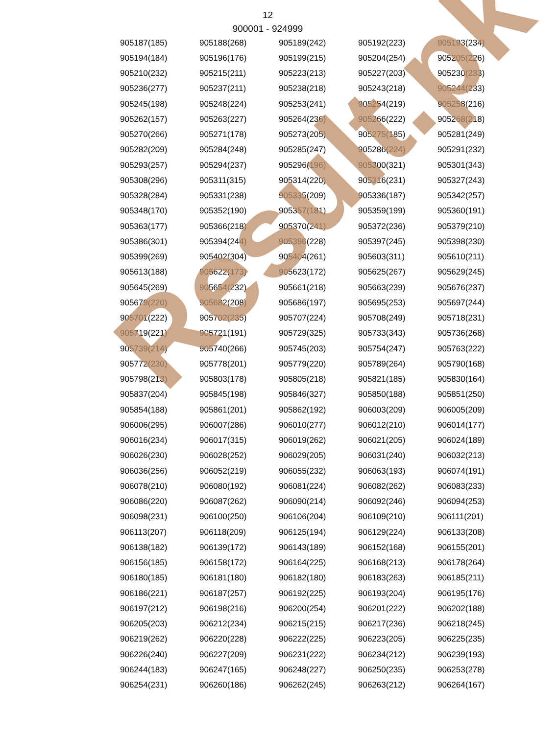12
900001 - 924999
| 905187(185) | 905188(268) | 905189(242) | 905192(223) | 905193(234) |
| 905194(184) | 905196(176) | 905199(215) | 905204(254) | 905205(226) |
| 905210(232) | 905215(211) | 905223(213) | 905227(203) | 905230(233) |
| 905236(277) | 905237(211) | 905238(218) | 905243(218) | 905244(233) |
| 905245(198) | 905248(224) | 905253(241) | 905254(219) | 905258(216) |
| 905262(157) | 905263(227) | 905264(236) | 905266(222) | 905268(218) |
| 905270(266) | 905271(178) | 905273(205) | 905275(185) | 905281(249) |
| 905282(209) | 905284(248) | 905285(247) | 905286(224) | 905291(232) |
| 905293(257) | 905294(237) | 905296(196) | 905300(321) | 905301(343) |
| 905308(296) | 905311(315) | 905314(220) | 905316(231) | 905327(243) |
| 905328(284) | 905331(238) | 905335(209) | 905336(187) | 905342(257) |
| 905348(170) | 905352(190) | 905357(181) | 905359(199) | 905360(191) |
| 905363(177) | 905366(218) | 905370(241) | 905372(236) | 905379(210) |
| 905386(301) | 905394(244) | 905396(228) | 905397(245) | 905398(230) |
| 905399(269) | 905402(304) | 905404(261) | 905603(311) | 905610(211) |
| 905613(188) | 905622(173) | 905623(172) | 905625(267) | 905629(245) |
| 905645(269) | 905654(232) | 905661(218) | 905663(239) | 905676(237) |
| 905679(220) | 905682(208) | 905686(197) | 905695(253) | 905697(244) |
| 905701(222) | 905702(235) | 905707(224) | 905708(249) | 905718(231) |
| 905719(221) | 905721(191) | 905729(325) | 905733(343) | 905736(268) |
| 905739(214) | 905740(266) | 905745(203) | 905754(247) | 905763(222) |
| 905772(230) | 905778(201) | 905779(220) | 905789(264) | 905790(168) |
| 905798(213) | 905803(178) | 905805(218) | 905821(185) | 905830(164) |
| 905837(204) | 905845(198) | 905846(327) | 905850(188) | 905851(250) |
| 905854(188) | 905861(201) | 905862(192) | 906003(209) | 906005(209) |
| 906006(295) | 906007(286) | 906010(277) | 906012(210) | 906014(177) |
| 906016(234) | 906017(315) | 906019(262) | 906021(205) | 906024(189) |
| 906026(230) | 906028(252) | 906029(205) | 906031(240) | 906032(213) |
| 906036(256) | 906052(219) | 906055(232) | 906063(193) | 906074(191) |
| 906078(210) | 906080(192) | 906081(224) | 906082(262) | 906083(233) |
| 906086(220) | 906087(262) | 906090(214) | 906092(246) | 906094(253) |
| 906098(231) | 906100(250) | 906106(204) | 906109(210) | 906111(201) |
| 906113(207) | 906118(209) | 906125(194) | 906129(224) | 906133(208) |
| 906138(182) | 906139(172) | 906143(189) | 906152(168) | 906155(201) |
| 906156(185) | 906158(172) | 906164(225) | 906168(213) | 906178(264) |
| 906180(185) | 906181(180) | 906182(180) | 906183(263) | 906185(211) |
| 906186(221) | 906187(257) | 906192(225) | 906193(204) | 906195(176) |
| 906197(212) | 906198(216) | 906200(254) | 906201(222) | 906202(188) |
| 906205(203) | 906212(234) | 906215(215) | 906217(236) | 906218(245) |
| 906219(262) | 906220(228) | 906222(225) | 906223(205) | 906225(235) |
| 906226(240) | 906227(209) | 906231(222) | 906234(212) | 906239(193) |
| 906244(183) | 906247(165) | 906248(227) | 906250(235) | 906253(278) |
| 906254(231) | 906260(186) | 906262(245) | 906263(212) | 906264(167) |
Result.pk